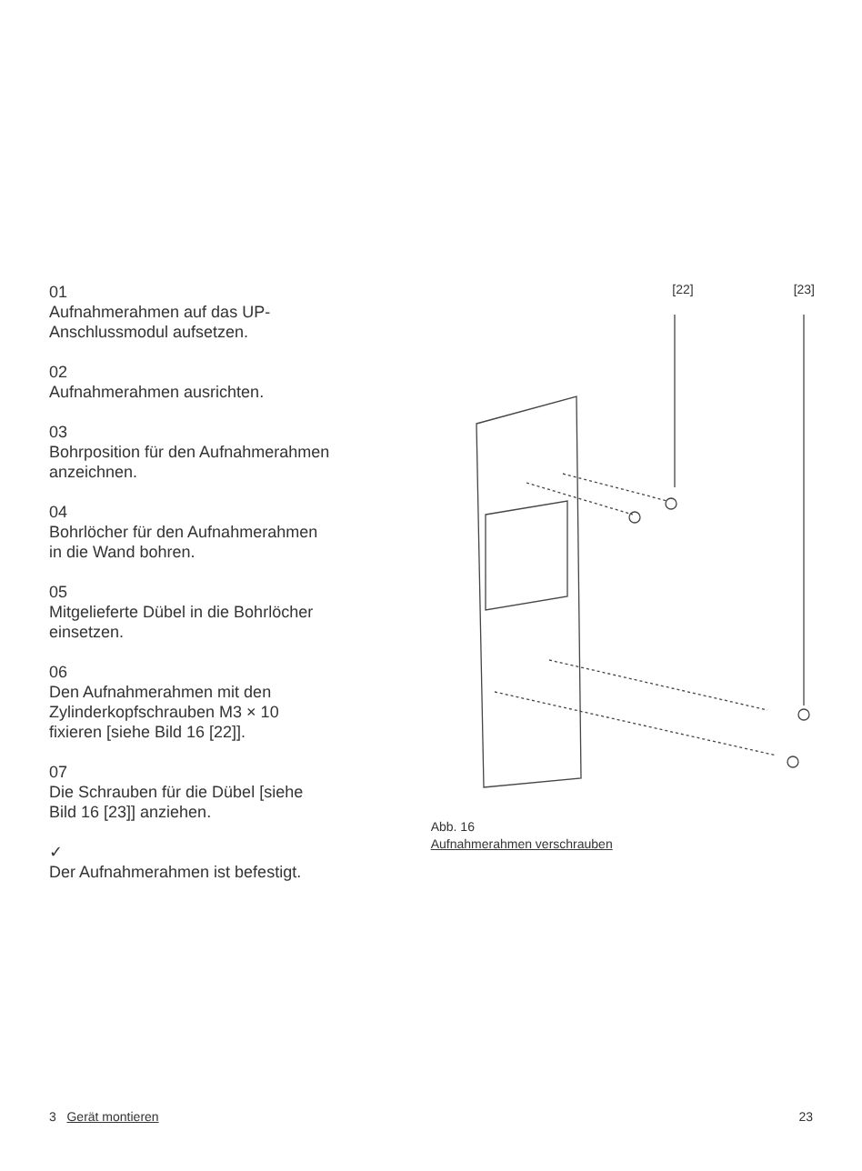01
Aufnahmerahmen auf das UP-
Anschlussmodul aufsetzen.
02
Aufnahmerahmen ausrichten.
03
Bohrposition für den Aufnahmerahmen anzeichnen.
04
Bohrlöcher für den Aufnahmerahmen
in die Wand bohren.
05
Mitgelieferte Dübel in die Bohrlöcher
einsetzen.
06
Den Aufnahmerahmen mit den
Zylinderkopfschrauben M3 × 10
fixieren [siehe Bild 16 [22]].
07
Die Schrauben für die Dübel [siehe
Bild 16 [23]] anziehen.
✓
Der Aufnahmerahmen ist befestigt.
[22] [23]
Abb. 16
Aufnahmerahmen verschrauben
3 Gerät montieren 23